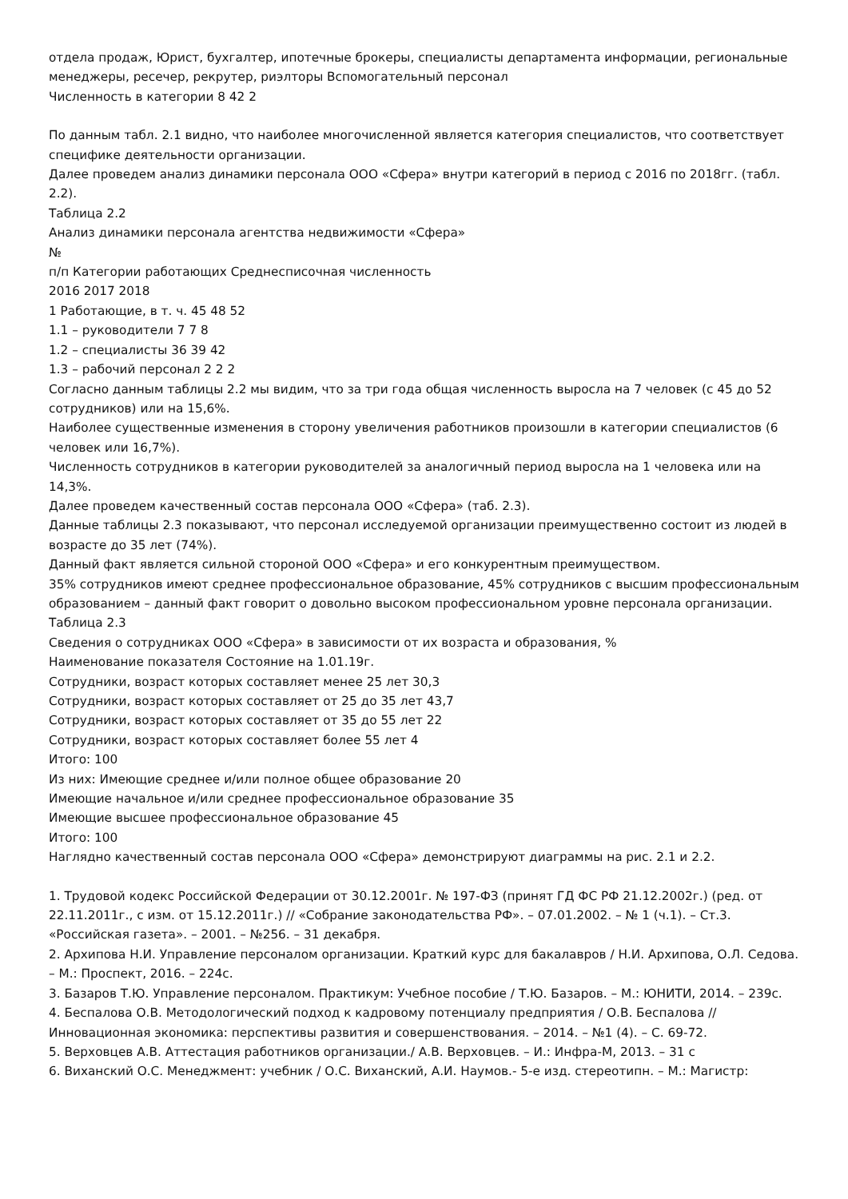отдела продаж, Юрист, бухгалтер, ипотечные брокеры, специалисты департамента информации, региональные менеджеры, ресечер, рекрутер, риэлторы Вспомогательный персонал
Численность в категории 8 42 2
По данным табл. 2.1 видно, что наиболее многочисленной является категория специалистов, что соответствует специфике деятельности организации.
Далее проведем анализ динамики персонала ООО «Сфера» внутри категорий в период с 2016 по 2018гг. (табл. 2.2).
Таблица 2.2
Анализ динамики персонала агентства недвижимости «Сфера»
№
п/п Категории работающих Среднесписочная численность
2016 2017 2018
1 Работающие, в т. ч. 45 48 52
1.1 – руководители 7 7 8
1.2 – специалисты 36 39 42
1.3 – рабочий персонал 2 2 2
Согласно данным таблицы 2.2 мы видим, что за три года общая численность выросла на 7 человек (с 45 до 52 сотрудников) или на 15,6%.
Наиболее существенные изменения в сторону увеличения работников произошли в категории специалистов (6 человек или 16,7%).
Численность сотрудников в категории руководителей за аналогичный период выросла на 1 человека или на 14,3%.
Далее проведем качественный состав персонала ООО «Сфера» (таб. 2.3).
Данные таблицы 2.3 показывают, что персонал исследуемой организации преимущественно состоит из людей в возрасте до 35 лет (74%).
Данный факт является сильной стороной ООО «Сфера» и его конкурентным преимуществом.
35% сотрудников имеют среднее профессиональное образование, 45% сотрудников с высшим профессиональным образованием – данный факт говорит о довольно высоком профессиональном уровне персонала организации.
Таблица 2.3
Сведения о сотрудниках ООО «Сфера» в зависимости от их возраста и образования, %
Наименование показателя Состояние на 1.01.19г.
Сотрудники, возраст которых составляет менее 25 лет 30,3
Сотрудники, возраст которых составляет от 25 до 35 лет 43,7
Сотрудники, возраст которых составляет от 35 до 55 лет 22
Сотрудники, возраст которых составляет более 55 лет 4
Итого: 100
Из них: Имеющие среднее и/или полное общее образование 20
Имеющие начальное и/или среднее профессиональное образование 35
Имеющие высшее профессиональное образование 45
Итого: 100
Наглядно качественный состав персонала ООО «Сфера» демонстрируют диаграммы на рис. 2.1 и 2.2.
1. Трудовой кодекс Российской Федерации от 30.12.2001г. № 197-ФЗ (принят ГД ФС РФ 21.12.2002г.) (ред. от 22.11.2011г., с изм. от 15.12.2011г.) // «Собрание законодательства РФ». – 07.01.2002. – № 1 (ч.1). – Ст.3. «Российская газета». – 2001. – №256. – 31 декабря.
2. Архипова Н.И. Управление персоналом организации. Краткий курс для бакалавров / Н.И. Архипова, О.Л. Седова. – М.: Проспект, 2016. – 224с.
3. Базаров Т.Ю. Управление персоналом. Практикум: Учебное пособие / Т.Ю. Базаров. – М.: ЮНИТИ, 2014. – 239с.
4. Беспалова О.В. Методологический подход к кадровому потенциалу предприятия / О.В. Беспалова // Инновационная экономика: перспективы развития и совершенствования. – 2014. – №1 (4). – С. 69-72.
5. Верховцев А.В. Аттестация работников организации./ А.В. Верховцев. – И.: Инфра-М, 2013. – 31 с
6. Виханский О.С. Менеджмент: учебник / О.С. Виханский, А.И. Наумов.- 5-е изд. стереотипн. – М.: Магистр: